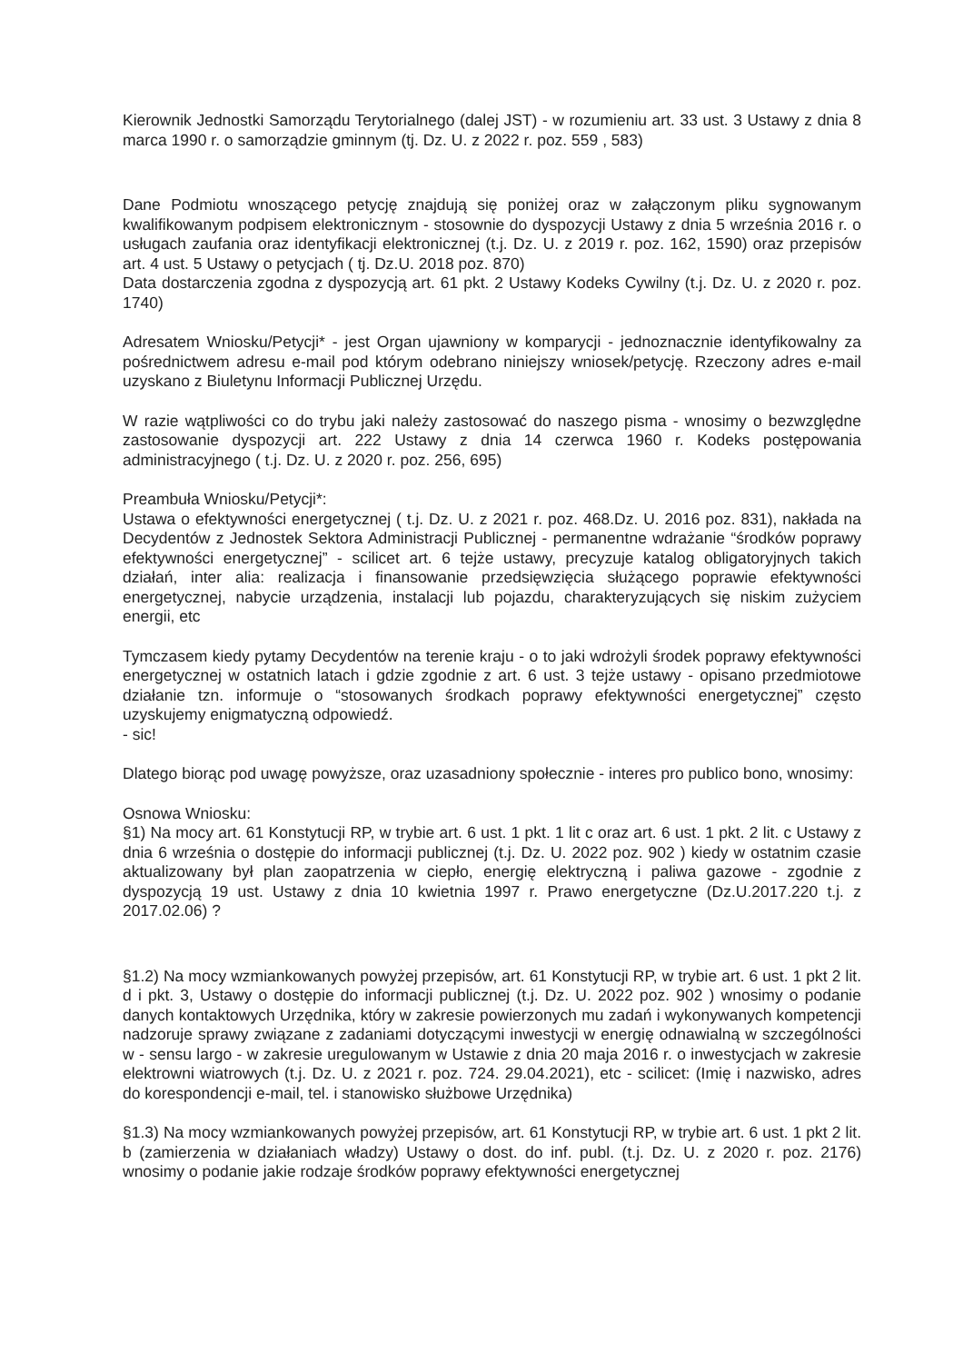Kierownik Jednostki Samorządu Terytorialnego (dalej JST) - w rozumieniu art. 33 ust. 3 Ustawy z dnia 8 marca 1990 r. o samorządzie gminnym (tj. Dz. U. z 2022 r. poz. 559 , 583)
Dane Podmiotu wnoszącego petycję znajdują się poniżej oraz w załączonym pliku sygnowanym kwalifikowanym podpisem elektronicznym - stosownie do dyspozycji Ustawy z dnia 5 września 2016 r. o usługach zaufania oraz identyfikacji elektronicznej (t.j. Dz. U. z 2019 r. poz. 162, 1590) oraz przepisów art. 4 ust. 5 Ustawy o petycjach ( tj. Dz.U. 2018 poz. 870)
Data dostarczenia zgodna z dyspozycją art. 61 pkt. 2 Ustawy Kodeks Cywilny (t.j. Dz. U. z 2020 r. poz. 1740)
Adresatem Wniosku/Petycji* - jest Organ ujawniony w komparycji - jednoznacznie identyfikowalny za pośrednictwem adresu e-mail pod którym odebrano niniejszy wniosek/petycję. Rzeczony adres e-mail uzyskano z Biuletynu Informacji Publicznej Urzędu.
W razie wątpliwości co do trybu jaki należy zastosować do naszego pisma - wnosimy o bezwzględne zastosowanie dyspozycji art. 222 Ustawy z dnia 14 czerwca 1960 r. Kodeks postępowania administracyjnego ( t.j. Dz. U. z 2020 r. poz. 256, 695)
Preambuła Wniosku/Petycji*:
Ustawa o efektywności energetycznej ( t.j. Dz. U. z 2021 r. poz. 468.Dz. U. 2016 poz. 831), nakłada na Decydentów z Jednostek Sektora Administracji Publicznej - permanentne wdrażanie “środków poprawy efektywności energetycznej” - scilicet art. 6 tejże ustawy, precyzuje katalog obligatoryjnych takich działań, inter alia: realizacja i finansowanie przedsięwzięcia służącego poprawie efektywności energetycznej, nabycie urządzenia, instalacji lub pojazdu, charakteryzujących się niskim zużyciem energii, etc
Tymczasem kiedy pytamy Decydentów na terenie kraju - o to jaki wdrożyli środek poprawy efektywności energetycznej w ostatnich latach i gdzie zgodnie z art. 6 ust. 3 tejże ustawy - opisano przedmiotowe działanie tzn. informuje o “stosowanych środkach poprawy efektywności energetycznej” często uzyskujemy enigmatyczną odpowiedź.
- sic!
Dlatego biorąc pod uwagę powyższe, oraz uzasadniony społecznie - interes pro publico bono, wnosimy:
Osnowa Wniosku:
§1) Na mocy art. 61 Konstytucji RP, w trybie art. 6 ust. 1 pkt. 1 lit c oraz art. 6 ust. 1 pkt. 2 lit. c Ustawy z dnia 6 września o dostępie do informacji publicznej (t.j. Dz. U. 2022 poz. 902 ) kiedy w ostatnim czasie aktualizowany był plan zaopatrzenia w ciepło, energię elektryczną i paliwa gazowe - zgodnie z dyspozycją 19 ust. Ustawy z dnia 10 kwietnia 1997 r. Prawo energetyczne (Dz.U.2017.220 t.j. z 2017.02.06) ?
§1.2) Na mocy wzmiankowanych powyżej przepisów, art. 61 Konstytucji RP, w trybie art. 6 ust. 1 pkt 2 lit. d i pkt. 3, Ustawy o dostępie do informacji publicznej (t.j. Dz. U. 2022 poz. 902 ) wnosimy o podanie danych kontaktowych Urzędnika, który w zakresie powierzonych mu zadań i wykonywanych kompetencji nadzoruje sprawy związane z zadaniami dotyczącymi inwestycji w energię odnawialną w szczególności w - sensu largo - w zakresie uregulowanym w Ustawie z dnia 20 maja 2016 r. o inwestycjach w zakresie elektrowni wiatrowych (t.j. Dz. U. z 2021 r. poz. 724. 29.04.2021), etc - scilicet: (Imię i nazwisko, adres do korespondencji e-mail, tel. i stanowisko służbowe Urzędnika)
§1.3) Na mocy wzmiankowanych powyżej przepisów, art. 61 Konstytucji RP, w trybie art. 6 ust. 1 pkt 2 lit. b (zamierzenia w działaniach władzy) Ustawy o dost. do inf. publ. (t.j. Dz. U. z 2020 r. poz. 2176) wnosimy o podanie jakie rodzaje środków poprawy efektywności energetycznej